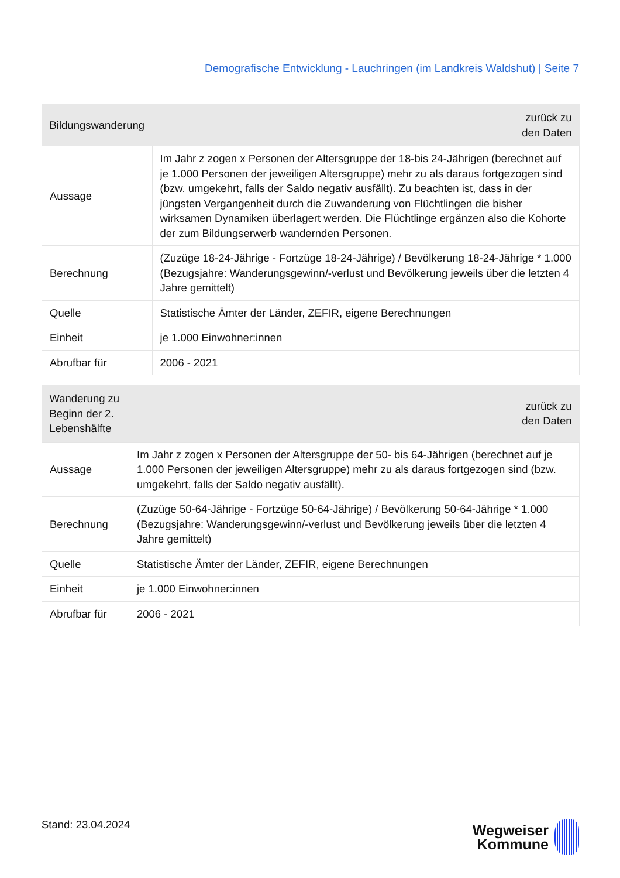Demografische Entwicklung - Lauchringen (im Landkreis Waldshut) | Seite 7
| Bildungswanderung | zurück zu den Daten |
| --- | --- |
| Aussage | Im Jahr z zogen x Personen der Altersgruppe der 18-bis 24-Jährigen (berechnet auf je 1.000 Personen der jeweiligen Altersgruppe) mehr zu als daraus fortgezogen sind (bzw. umgekehrt, falls der Saldo negativ ausfällt). Zu beachten ist, dass in der jüngsten Vergangenheit durch die Zuwanderung von Flüchtlingen die bisher wirksamen Dynamiken überlagert werden. Die Flüchtlinge ergänzen also die Kohorte der zum Bildungserwerb wandernden Personen. |
| Berechnung | (Zuzüge 18-24-Jährige - Fortzüge 18-24-Jährige) / Bevölkerung 18-24-Jährige * 1.000 (Bezugsjahre: Wanderungsgewinn/-verlust und Bevölkerung jeweils über die letzten 4 Jahre gemittelt) |
| Quelle | Statistische Ämter der Länder, ZEFIR, eigene Berechnungen |
| Einheit | je 1.000 Einwohner:innen |
| Abrufbar für | 2006 - 2021 |
| Wanderung zu Beginn der 2. Lebenshälfte | zurück zu den Daten |
| --- | --- |
| Aussage | Im Jahr z zogen x Personen der Altersgruppe der 50- bis 64-Jährigen (berechnet auf je 1.000 Personen der jeweiligen Altersgruppe) mehr zu als daraus fortgezogen sind (bzw. umgekehrt, falls der Saldo negativ ausfällt). |
| Berechnung | (Zuzüge 50-64-Jährige - Fortzüge 50-64-Jährige) / Bevölkerung 50-64-Jährige * 1.000 (Bezugsjahre: Wanderungsgewinn/-verlust und Bevölkerung jeweils über die letzten 4 Jahre gemittelt) |
| Quelle | Statistische Ämter der Länder, ZEFIR, eigene Berechnungen |
| Einheit | je 1.000 Einwohner:innen |
| Abrufbar für | 2006 - 2021 |
Stand: 23.04.2024
Wegweiser
Kommune